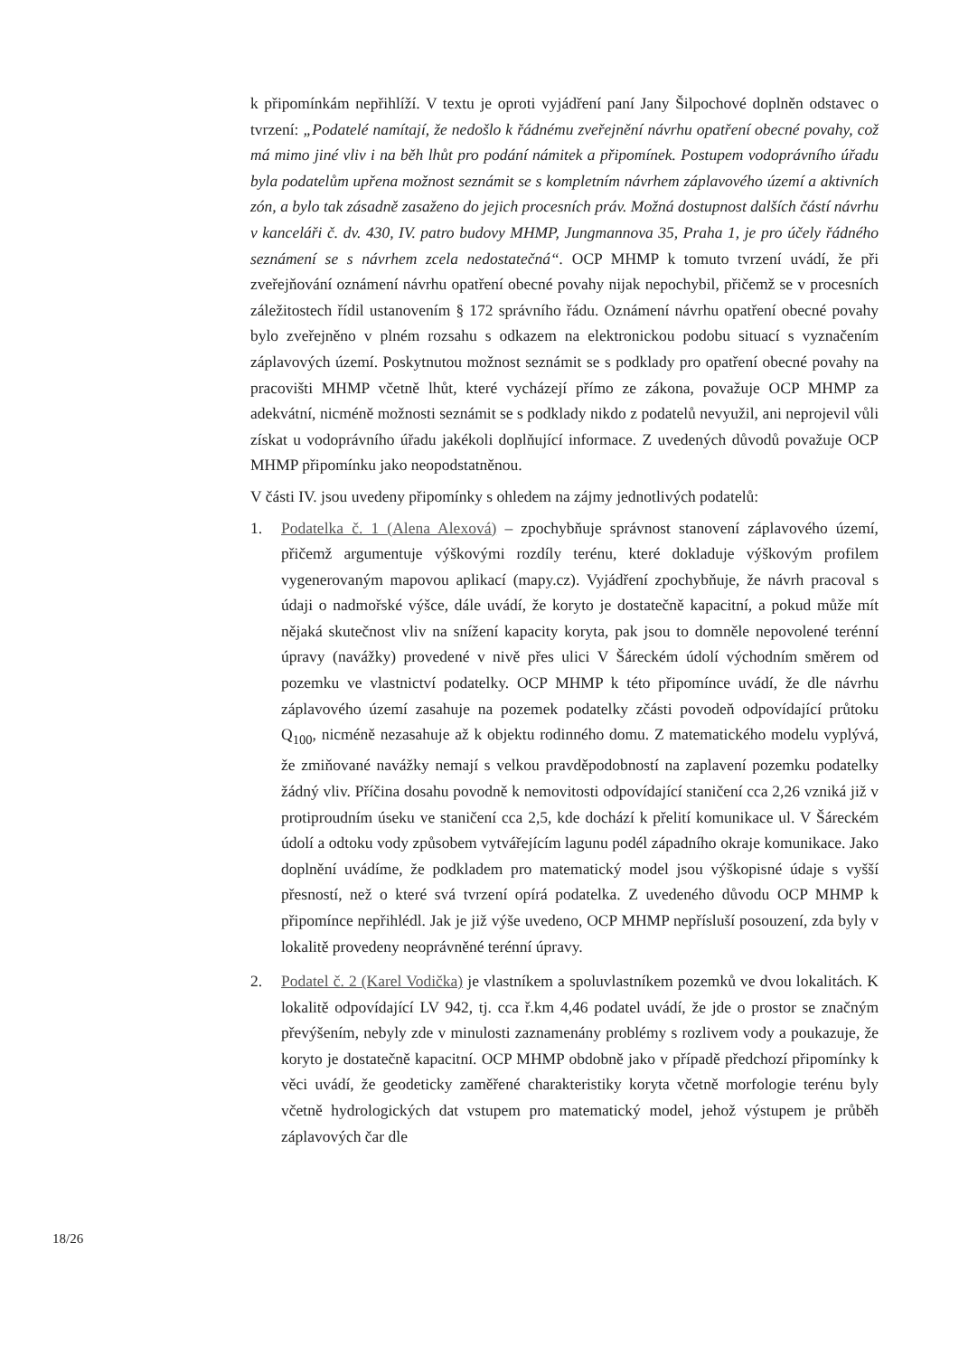k připomínkám nepřihlíží. V textu je oproti vyjádření paní Jany Šilpochové doplněn odstavec o tvrzení: „Podatelé namítají, že nedošlo k řádnému zveřejnění návrhu opatření obecné povahy, což má mimo jiné vliv i na běh lhůt pro podání námitek a připomínek. Postupem vodoprávního úřadu byla podatelům upřena možnost seznámit se s kompletním návrhem záplavového území a aktivních zón, a bylo tak zásadně zasaženo do jejich procesních práv. Možná dostupnost dalších částí návrhu v kanceláři č. dv. 430, IV. patro budovy MHMP, Jungmannova 35, Praha 1, je pro účely řádného seznámení se s návrhem zcela nedostatečná“. OCP MHMP k tomuto tvrzení uvádí, že při zveřejňování oznámení návrhu opatření obecné povahy nijak nepochybil, přičemž se v procesních záležitostech řídil ustanovením § 172 správního řádu. Oznámení návrhu opatření obecné povahy bylo zveřejněno v plném rozsahu s odkazem na elektronickou podobu situací s vyznačením záplavových území. Poskytnutou možnost seznámit se s podklady pro opatření obecné povahy na pracovišti MHMP včetně lhůt, které vycházejí přímo ze zákona, považuje OCP MHMP za adekvátní, nicméně možnosti seznámit se s podklady nikdo z podatelů nevyužil, ani neprojevil vůli získat u vodoprávního úřadu jakékoli doplňující informace. Z uvedených důvodů považuje OCP MHMP připomínku jako neopodstatněnou.
V části IV. jsou uvedeny připomínky s ohledem na zájmy jednotlivých podatelů:
1. Podatelka č. 1 (Alena Alexová) – zpochybňuje správnost stanovení záplavového území, přičemž argumentuje výškovými rozdíly terénu, které dokladuje výškovým profilem vygenerovaným mapovou aplikací (mapy.cz). Vyjádření zpochybňuje, že návrh pracoval s údaji o nadmořské výšce, dále uvádí, že koryto je dostatečně kapacitní, a pokud může mít nějaká skutečnost vliv na snížení kapacity koryta, pak jsou to domněle nepovolené terénní úpravy (navážky) provedené v nivě přes ulici V Šáreckém údolí východním směrem od pozemku ve vlastnictví podatelky. OCP MHMP k této připomínce uvádí, že dle návrhu záplavového území zasahuje na pozemek podatelky zčásti povodeň odpovídající průtoku Q<sub>100</sub>, nicméně nezasahuje až k objektu rodinného domu. Z matematického modelu vyplývá, že zmiňované navážky nemají s velkou pravděpodobností na zaplavení pozemku podatelky žádný vliv. Příčina dosahu povodně k nemovitosti odpovídající staničení cca 2,26 vzniká již v protiproudním úseku ve staničení cca 2,5, kde dochází k přelití komunikace ul. V Šáreckém údolí a odtoku vody způsobem vytvářejícím lagunu podél západního okraje komunikace. Jako doplnění uvádíme, že podkladem pro matematický model jsou výškopisné údaje s vyšší přesností, než o které svá tvrzení opírá podatelka. Z uvedeného důvodu OCP MHMP k připomínce nepřihlédl. Jak je již výše uvedeno, OCP MHMP nepřísluší posouzení, zda byly v lokalitě provedeny neoprávněné terénní úpravy.
2. Podatel č. 2 (Karel Vodička) je vlastníkem a spoluvlastníkem pozemků ve dvou lokalitách. K lokalitě odpovídající LV 942, tj. cca ř.km 4,46 podatel uvádí, že jde o prostor se značným převýšením, nebyly zde v minulosti zaznamenány problémy s rozlivem vody a poukazuje, že koryto je dostatečně kapacitní. OCP MHMP obdobně jako v případě předchozí připomínky k věci uvádí, že geodeticky zaměřené charakteristiky koryta včetně morfologie terénu byly včetně hydrologických dat vstupem pro matematický model, jehož výstupem je průběh záplavových čar dle
18/26